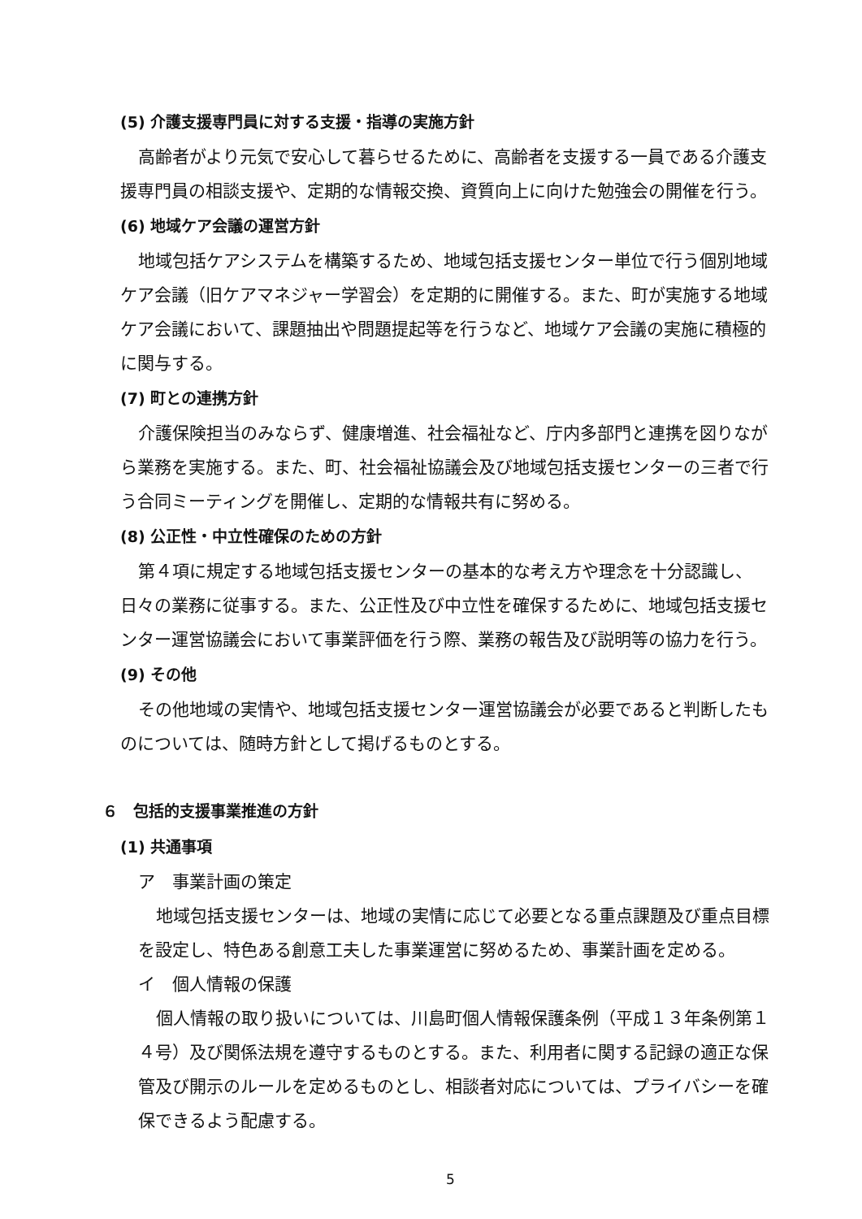(5) 介護支援専門員に対する支援・指導の実施方針
高齢者がより元気で安心して暮らせるために、高齢者を支援する一員である介護支援専門員の相談支援や、定期的な情報交換、資質向上に向けた勉強会の開催を行う。
(6) 地域ケア会議の運営方針
地域包括ケアシステムを構築するため、地域包括支援センター単位で行う個別地域ケア会議（旧ケアマネジャー学習会）を定期的に開催する。また、町が実施する地域ケア会議において、課題抽出や問題提起等を行うなど、地域ケア会議の実施に積極的に関与する。
(7) 町との連携方針
介護保険担当のみならず、健康増進、社会福祉など、庁内多部門と連携を図りながら業務を実施する。また、町、社会福祉協議会及び地域包括支援センターの三者で行う合同ミーティングを開催し、定期的な情報共有に努める。
(8) 公正性・中立性確保のための方針
第４項に規定する地域包括支援センターの基本的な考え方や理念を十分認識し、日々の業務に従事する。また、公正性及び中立性を確保するために、地域包括支援センター運営協議会において事業評価を行う際、業務の報告及び説明等の協力を行う。
(9) その他
その他地域の実情や、地域包括支援センター運営協議会が必要であると判断したものについては、随時方針として掲げるものとする。
６　包括的支援事業推進の方針
(1) 共通事項
ア　事業計画の策定
地域包括支援センターは、地域の実情に応じて必要となる重点課題及び重点目標を設定し、特色ある創意工夫した事業運営に努めるため、事業計画を定める。
イ　個人情報の保護
個人情報の取り扱いについては、川島町個人情報保護条例（平成１３年条例第１４号）及び関係法規を遵守するものとする。また、利用者に関する記録の適正な保管及び開示のルールを定めるものとし、相談者対応については、プライバシーを確保できるよう配慮する。
5